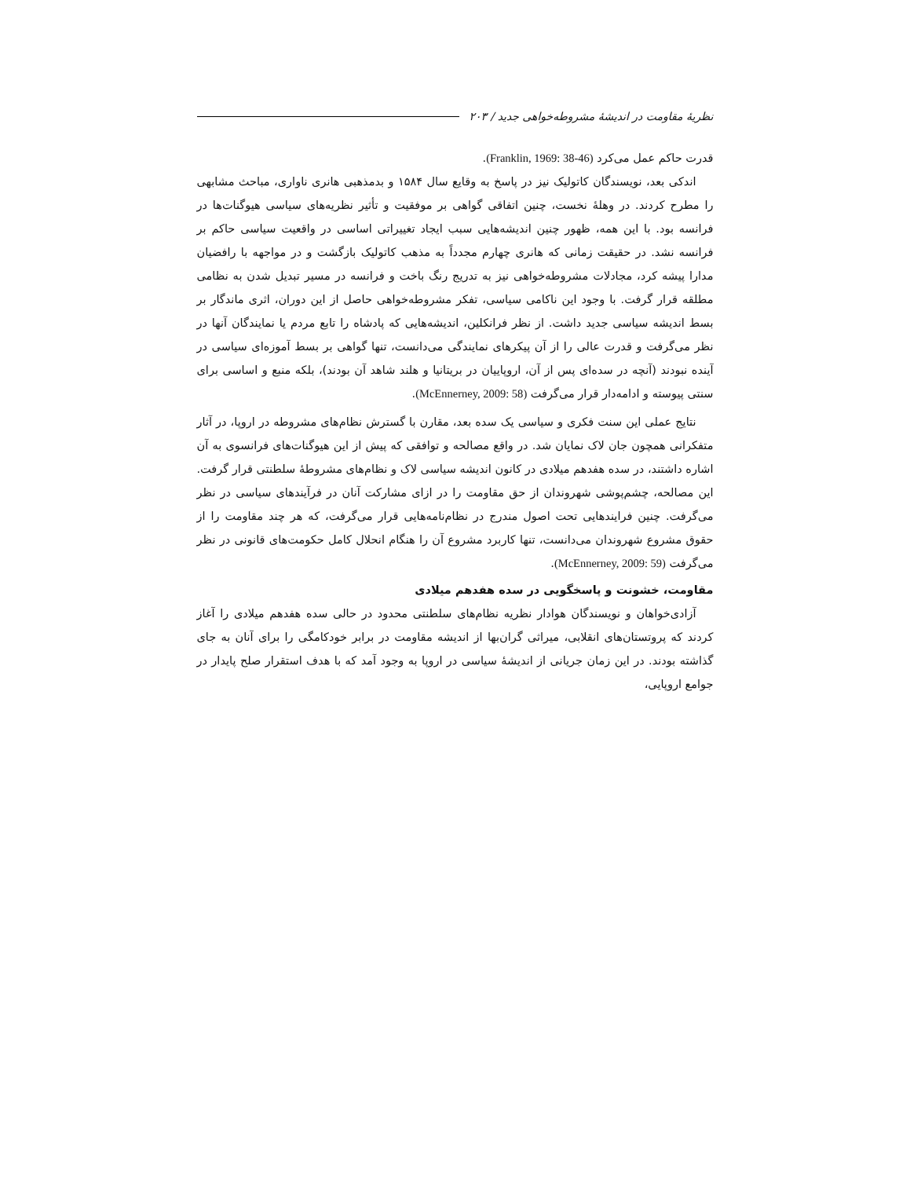نظریهٔ مقاومت در اندیشهٔ مشروطه‌خواهی جدید / ۲۰۳
قدرت حاکم عمل می‌کرد (Franklin, 1969: 38-46).
اندکی بعد، نویسندگان کاتولیک نیز در پاسخ به وقایع سال ۱۵۸۴ و بدمذهبی هانری ناواری، مباحث مشابهی را مطرح کردند. در وهلهٔ نخست، چنین اتفاقی گواهی بر موفقیت و تأثیر نظریه‌های سیاسی هیوگنات‌ها در فرانسه بود. با این همه، ظهور چنین اندیشه‌هایی سبب ایجاد تغییراتی اساسی در واقعیت سیاسی حاکم بر فرانسه نشد. در حقیقت زمانی که هانری چهارم مجدداً به مذهب کاتولیک بازگشت و در مواجهه با رافضیان مدارا پیشه کرد، مجادلات مشروطه‌خواهی نیز به تدریج رنگ باخت و فرانسه در مسیر تبدیل شدن به نظامی مطلقه قرار گرفت. با وجود این ناکامی سیاسی، تفکر مشروطه‌خواهی حاصل از این دوران، اثری ماندگار بر بسط اندیشه سیاسی جدید داشت. از نظر فرانکلین، اندیشه‌هایی که پادشاه را تابع مردم یا نمایندگان آنها در نظر می‌گرفت و قدرت عالی را از آن پیکرهای نمایندگی می‌دانست، تنها گواهی بر بسط آموزه‌ای سیاسی در آینده نبودند (آنچه در سده‌ای پس از آن، اروپاییان در بریتانیا و هلند شاهد آن بودند)، بلکه منبع و اساسی برای سنتی پیوسته و ادامه‌دار قرار می‌گرفت (McEnnerney, 2009: 58).
نتایج عملی این سنت فکری و سیاسی یک سده بعد، مقارن با گسترش نظام‌های مشروطه در اروپا، در آثار متفکرانی همچون جان لاک نمایان شد. در واقع مصالحه و توافقی که پیش از این هیوگنات‌های فرانسوی به آن اشاره داشتند، در سده هفدهم میلادی در کانون اندیشه سیاسی لاک و نظام‌های مشروطهٔ سلطنتی قرار گرفت. این مصالحه، چشم‌پوشی شهروندان از حق مقاومت را در ازای مشارکت آنان در فرآیندهای سیاسی در نظر می‌گرفت. چنین فرایندهایی تحت اصول مندرج در نظام‌نامه‌هایی قرار می‌گرفت، که هر چند مقاومت را از حقوق مشروع شهروندان می‌دانست، تنها کاربرد مشروع آن را هنگام انحلال کامل حکومت‌های قانونی در نظر می‌گرفت (McEnnerney, 2009: 59).
مقاومت، خشونت و پاسخگویی در سده هفدهم میلادی
آزادی‌خواهان و نویسندگان هوادار نظریه نظام‌های سلطنتی محدود در حالی سده هفدهم میلادی را آغاز کردند که پروتستان‌های انقلابی، میراثی گران‌بها از اندیشه مقاومت در برابر خودکامگی را برای آنان به جای گذاشته بودند. در این زمان جریانی از اندیشهٔ سیاسی در اروپا به وجود آمد که با هدف استقرار صلح پایدار در جوامع اروپایی،